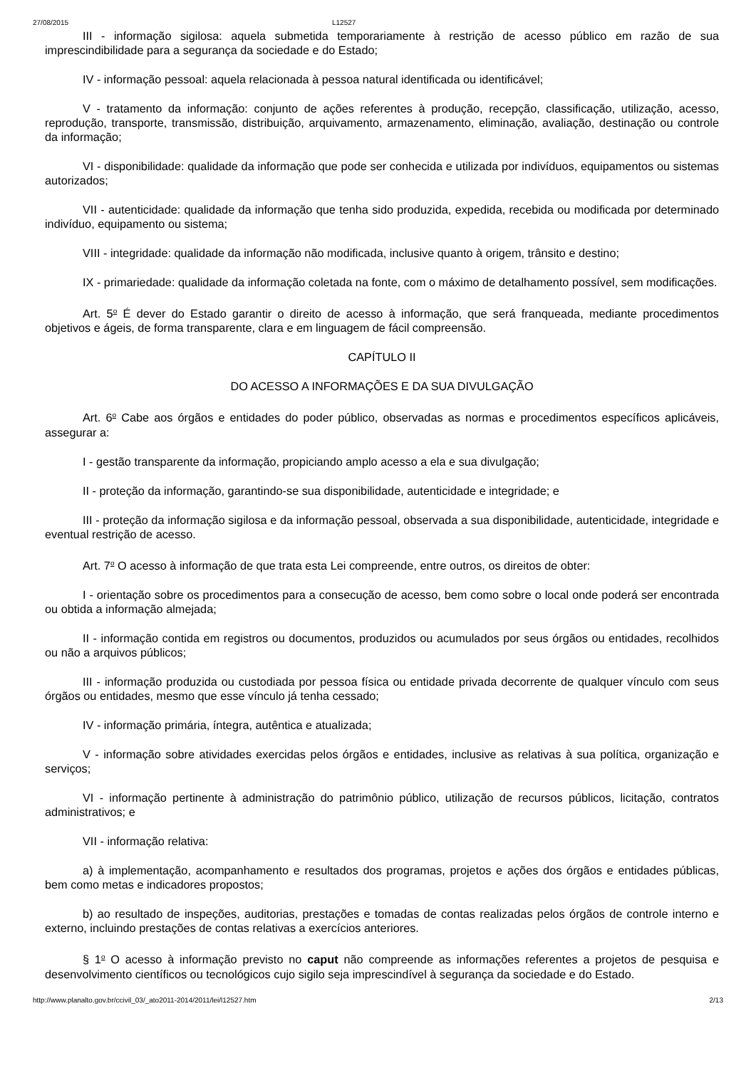27/08/2015 L12527
III - informação sigilosa: aquela submetida temporariamente à restrição de acesso público em razão de sua imprescindibilidade para a segurança da sociedade e do Estado;
IV - informação pessoal: aquela relacionada à pessoa natural identificada ou identificável;
V - tratamento da informação: conjunto de ações referentes à produção, recepção, classificação, utilização, acesso, reprodução, transporte, transmissão, distribuição, arquivamento, armazenamento, eliminação, avaliação, destinação ou controle da informação;
VI - disponibilidade: qualidade da informação que pode ser conhecida e utilizada por indivíduos, equipamentos ou sistemas autorizados;
VII - autenticidade: qualidade da informação que tenha sido produzida, expedida, recebida ou modificada por determinado indivíduo, equipamento ou sistema;
VIII - integridade: qualidade da informação não modificada, inclusive quanto à origem, trânsito e destino;
IX - primariedade: qualidade da informação coletada na fonte, com o máximo de detalhamento possível, sem modificações.
Art. 5<sup>o</sup> É dever do Estado garantir o direito de acesso à informação, que será franqueada, mediante procedimentos objetivos e ágeis, de forma transparente, clara e em linguagem de fácil compreensão.
CAPÍTULO II
DO ACESSO A INFORMAÇÕES E DA SUA DIVULGAÇÃO
Art. 6<sup>o</sup> Cabe aos órgãos e entidades do poder público, observadas as normas e procedimentos específicos aplicáveis, assegurar a:
I - gestão transparente da informação, propiciando amplo acesso a ela e sua divulgação;
II - proteção da informação, garantindo-se sua disponibilidade, autenticidade e integridade; e
III - proteção da informação sigilosa e da informação pessoal, observada a sua disponibilidade, autenticidade, integridade e eventual restrição de acesso.
Art. 7<sup>o</sup> O acesso à informação de que trata esta Lei compreende, entre outros, os direitos de obter:
I - orientação sobre os procedimentos para a consecução de acesso, bem como sobre o local onde poderá ser encontrada ou obtida a informação almejada;
II - informação contida em registros ou documentos, produzidos ou acumulados por seus órgãos ou entidades, recolhidos ou não a arquivos públicos;
III - informação produzida ou custodiada por pessoa física ou entidade privada decorrente de qualquer vínculo com seus órgãos ou entidades, mesmo que esse vínculo já tenha cessado;
IV - informação primária, íntegra, autêntica e atualizada;
V - informação sobre atividades exercidas pelos órgãos e entidades, inclusive as relativas à sua política, organização e serviços;
VI - informação pertinente à administração do patrimônio público, utilização de recursos públicos, licitação, contratos administrativos; e
VII - informação relativa:
a) à implementação, acompanhamento e resultados dos programas, projetos e ações dos órgãos e entidades públicas, bem como metas e indicadores propostos;
b) ao resultado de inspeções, auditorias, prestações e tomadas de contas realizadas pelos órgãos de controle interno e externo, incluindo prestações de contas relativas a exercícios anteriores.
§ 1<sup>o</sup> O acesso à informação previsto no caput não compreende as informações referentes a projetos de pesquisa e desenvolvimento científicos ou tecnológicos cujo sigilo seja imprescindível à segurança da sociedade e do Estado.
http://www.planalto.gov.br/ccivil_03/_ato2011-2014/2011/lei/l12527.htm 2/13